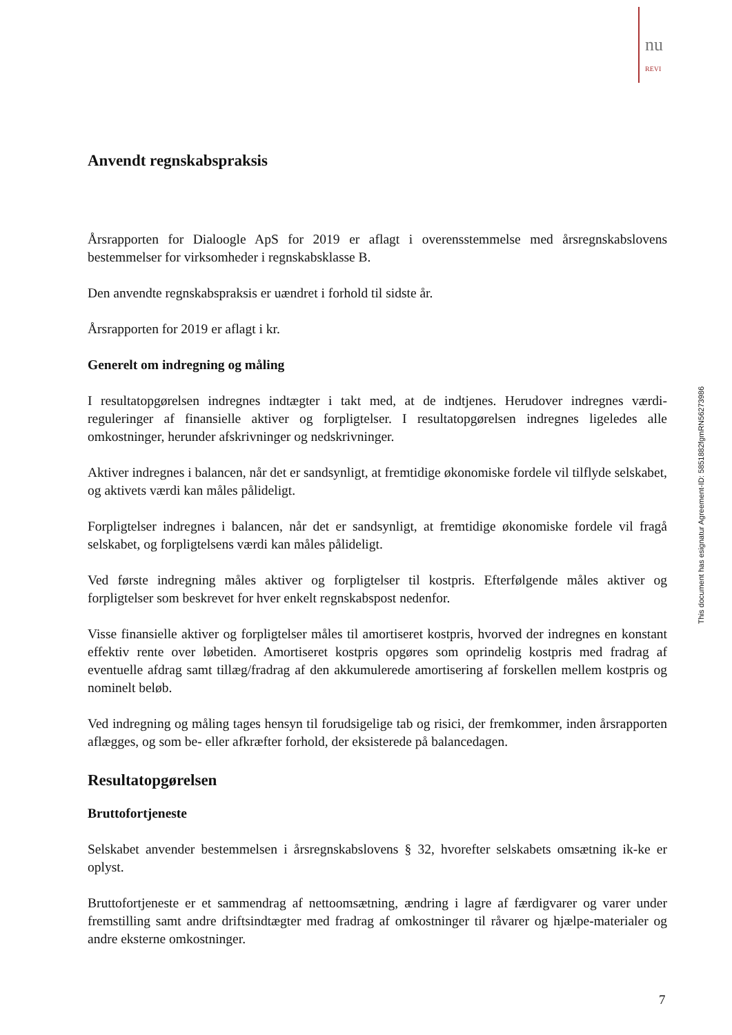nu REVI
Anvendt regnskabspraksis
Årsrapporten for Dialoogle ApS for 2019 er aflagt i overensstemmelse med årsregnskabslovens bestemmelser for virksomheder i regnskabsklasse B.
Den anvendte regnskabspraksis er uændret i forhold til sidste år.
Årsrapporten for 2019 er aflagt i kr.
Generelt om indregning og måling
I resultatopgørelsen indregnes indtægter i takt med, at de indtjenes. Herudover indregnes værdi-reguleringer af finansielle aktiver og forpligtelser. I resultatopgørelsen indregnes ligeledes alle omkostninger, herunder afskrivninger og nedskrivninger.
Aktiver indregnes i balancen, når det er sandsynligt, at fremtidige økonomiske fordele vil tilflyde selskabet, og aktivets værdi kan måles pålideligt.
Forpligtelser indregnes i balancen, når det er sandsynligt, at fremtidige økonomiske fordele vil fragå selskabet, og forpligtelsens værdi kan måles pålideligt.
Ved første indregning måles aktiver og forpligtelser til kostpris. Efterfølgende måles aktiver og forpligtelser som beskrevet for hver enkelt regnskabspost nedenfor.
Visse finansielle aktiver og forpligtelser måles til amortiseret kostpris, hvorved der indregnes en konstant effektiv rente over løbetiden. Amortiseret kostpris opgøres som oprindelig kostpris med fradrag af eventuelle afdrag samt tillæg/fradrag af den akkumulerede amortisering af forskellen mellem kostpris og nominelt beløb.
Ved indregning og måling tages hensyn til forudsigelige tab og risici, der fremkommer, inden årsrapporten aflægges, og som be- eller afkræfter forhold, der eksisterede på balancedagen.
Resultatopgørelsen
Bruttofortjeneste
Selskabet anvender bestemmelsen i årsregnskabslovens § 32, hvorefter selskabets omsætning ik-ke er oplyst.
Bruttofortjeneste er et sammendrag af nettoomsætning, ændring i lagre af færdigvarer og varer under fremstilling samt andre driftsindtægter med fradrag af omkostninger til råvarer og hjælpe-materialer og andre eksterne omkostninger.
This document has esignatur Agreement-ID: 5851882fgmRN56273986
7